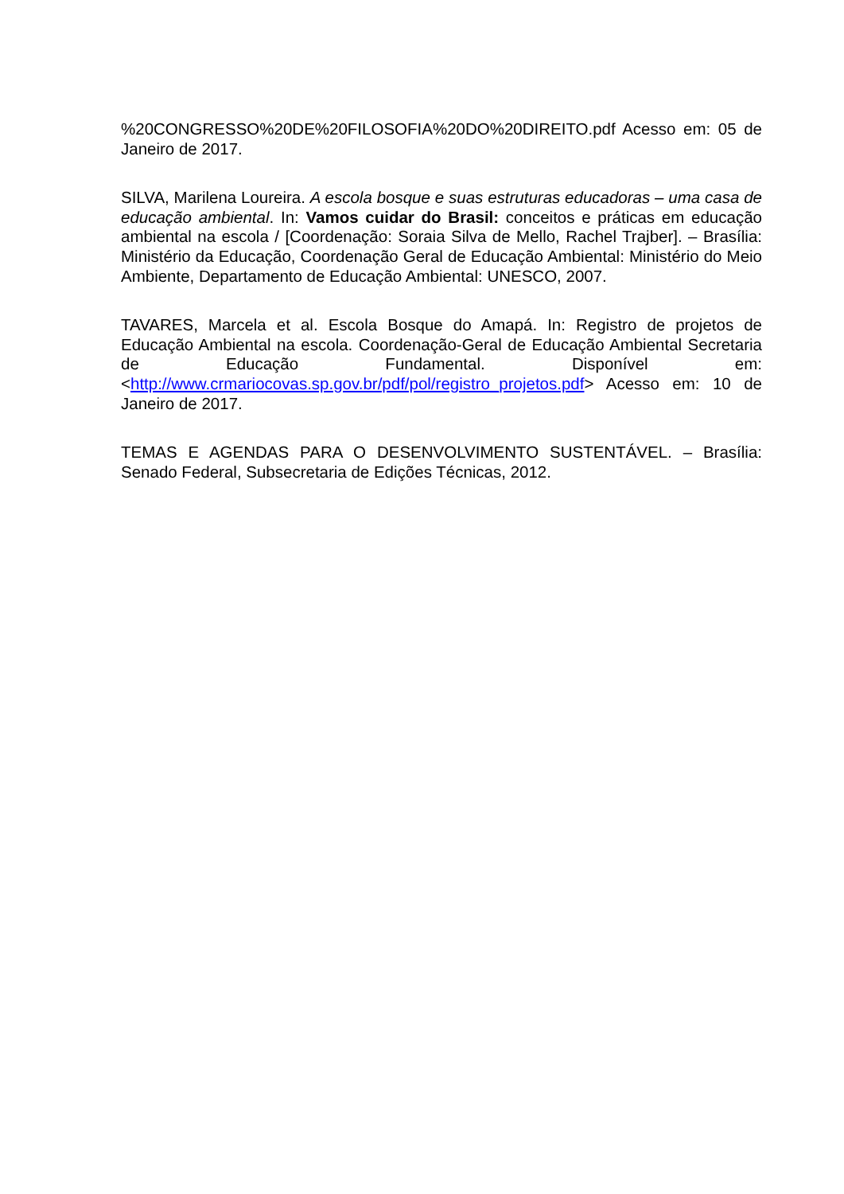%20CONGRESSO%20DE%20FILOSOFIA%20DO%20DIREITO.pdf Acesso em: 05 de Janeiro de 2017.
SILVA, Marilena Loureira. A escola bosque e suas estruturas educadoras – uma casa de educação ambiental. In: Vamos cuidar do Brasil: conceitos e práticas em educação ambiental na escola / [Coordenação: Soraia Silva de Mello, Rachel Trajber]. – Brasília: Ministério da Educação, Coordenação Geral de Educação Ambiental: Ministério do Meio Ambiente, Departamento de Educação Ambiental: UNESCO, 2007.
TAVARES, Marcela et al. Escola Bosque do Amapá. In: Registro de projetos de Educação Ambiental na escola. Coordenação-Geral de Educação Ambiental Secretaria de Educação Fundamental. Disponível em: <http://www.crmariocovas.sp.gov.br/pdf/pol/registro_projetos.pdf> Acesso em: 10 de Janeiro de 2017.
TEMAS E AGENDAS PARA O DESENVOLVIMENTO SUSTENTÁVEL. – Brasília: Senado Federal, Subsecretaria de Edições Técnicas, 2012.